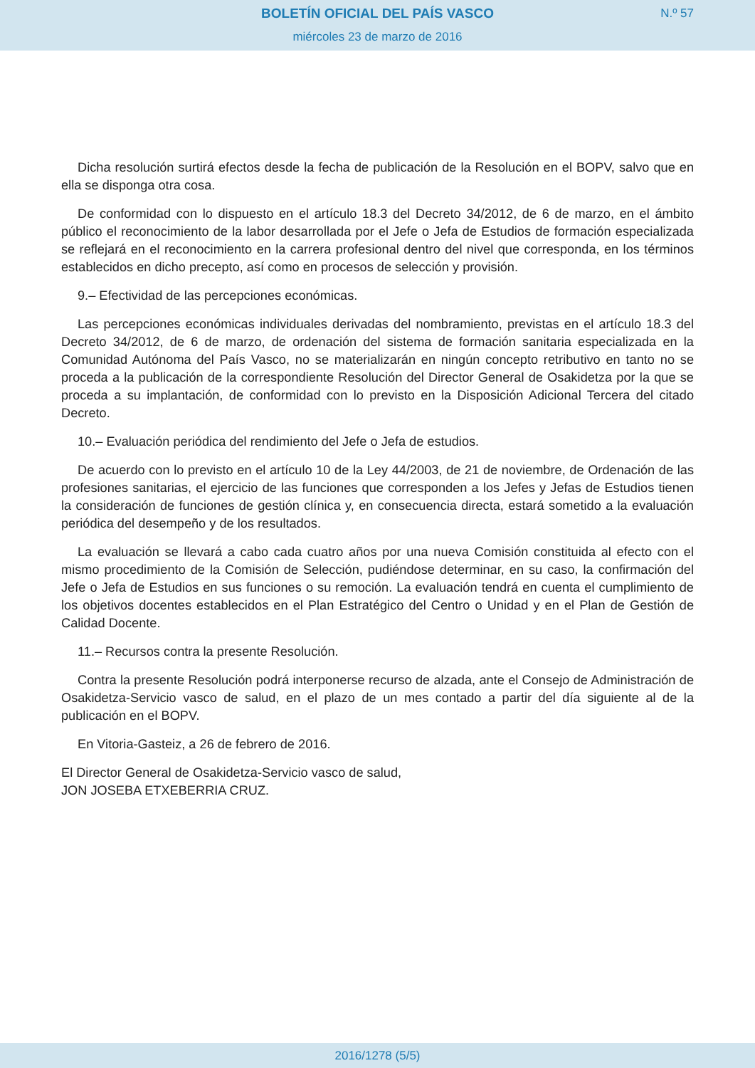BOLETÍN OFICIAL DEL PAÍS VASCO
N.º 57
miércoles 23 de marzo de 2016
Dicha resolución surtirá efectos desde la fecha de publicación de la Resolución en el BOPV, salvo que en ella se disponga otra cosa.
De conformidad con lo dispuesto en el artículo 18.3 del Decreto 34/2012, de 6 de marzo, en el ámbito público el reconocimiento de la labor desarrollada por el Jefe o Jefa de Estudios de formación especializada se reflejará en el reconocimiento en la carrera profesional dentro del nivel que corresponda, en los términos establecidos en dicho precepto, así como en procesos de selección y provisión.
9.– Efectividad de las percepciones económicas.
Las percepciones económicas individuales derivadas del nombramiento, previstas en el artículo 18.3 del Decreto 34/2012, de 6 de marzo, de ordenación del sistema de formación sanitaria especializada en la Comunidad Autónoma del País Vasco, no se materializarán en ningún concepto retributivo en tanto no se proceda a la publicación de la correspondiente Resolución del Director General de Osakidetza por la que se proceda a su implantación, de conformidad con lo previsto en la Disposición Adicional Tercera del citado Decreto.
10.– Evaluación periódica del rendimiento del Jefe o Jefa de estudios.
De acuerdo con lo previsto en el artículo 10 de la Ley 44/2003, de 21 de noviembre, de Ordenación de las profesiones sanitarias, el ejercicio de las funciones que corresponden a los Jefes y Jefas de Estudios tienen la consideración de funciones de gestión clínica y, en consecuencia directa, estará sometido a la evaluación periódica del desempeño y de los resultados.
La evaluación se llevará a cabo cada cuatro años por una nueva Comisión constituida al efecto con el mismo procedimiento de la Comisión de Selección, pudiéndose determinar, en su caso, la confirmación del Jefe o Jefa de Estudios en sus funciones o su remoción. La evaluación tendrá en cuenta el cumplimiento de los objetivos docentes establecidos en el Plan Estratégico del Centro o Unidad y en el Plan de Gestión de Calidad Docente.
11.– Recursos contra la presente Resolución.
Contra la presente Resolución podrá interponerse recurso de alzada, ante el Consejo de Administración de Osakidetza-Servicio vasco de salud, en el plazo de un mes contado a partir del día siguiente al de la publicación en el BOPV.
En Vitoria-Gasteiz, a 26 de febrero de 2016.
El Director General de Osakidetza-Servicio vasco de salud,
JON JOSEBA ETXEBERRIA CRUZ.
2016/1278 (5/5)